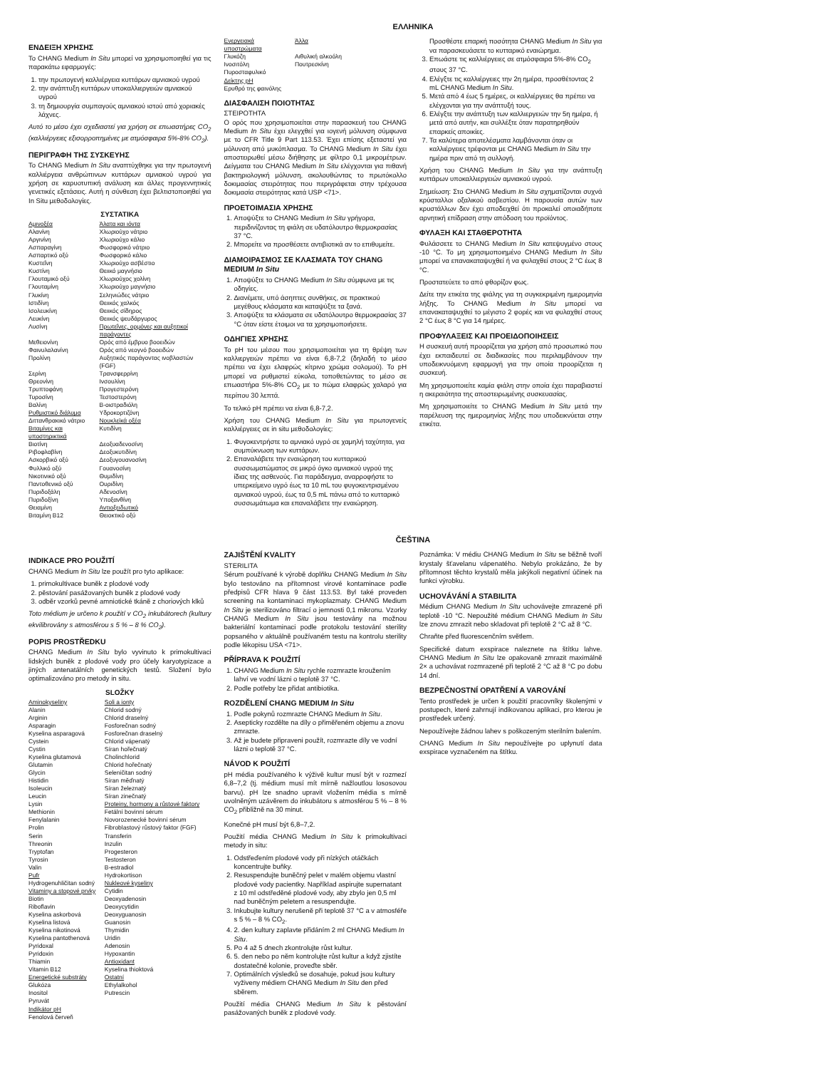ΕΛΛΗΝΙΚΑ
ΕΝΔΕΙΞΗ ΧΡΗΣΗΣ
Το CHANG Medium In Situ μπορεί να χρησιμοποιηθεί για τις παρακάτω εφαρμογές:
1. την πρωτογενή καλλιέργεια κυττάρων αμνιακού υγρού
2. την ανάπτυξη κυττάρων υποκαλλιεργειών αμνιακού υγρού
3. τη δημιουργία συμπαγούς αμνιακού ιστού από χοριακές λάχνες.
Αυτό το μέσο έχει σχεδιαστεί για χρήση σε επωαστήρες CO<sub>2</sub> (καλλιέργειες εξισορροπημένες με ατμόσφαιρα 5%-8% CO<sub>2</sub>).
ΠΕΡΙΓΡΑΦΗ ΤΗΣ ΣΥΣΚΕΥΗΣ
Το CHANG Medium In Situ αναπτύχθηκε για την πρωτογενή καλλιέργεια ανθρώπινων κυττάρων αμνιακού υγρού για χρήση σε καρυοτυπική ανάλυση και άλλες προγεννητικές γενετικές εξετάσεις. Αυτή η σύνθεση έχει βελτιστοποιηθεί για In Situ μεθοδολογίες.
ΣΥΣΤΑΤΙΚΑ
| Αμινοξέα | Άλατα και ιόντα |
| Αλανίνη | Χλωριούχο νάτριο |
| Αργινίνη | Χλωριούχο κάλιο |
| Ασπαραγίνη | Φωσφορικό νάτριο |
| Ασπαρτικό οξύ | Φωσφορικό κάλιο |
| Κυστεΐνη | Χλωριούχο ασβέστιο |
| Κυστίνη | Θειικό μαγνήσιο |
| Γλουταμικό οξύ | Χλωριούχος χολίνη |
| Γλουταμίνη | Χλωριούχο μαγνήσιο |
| Γλυκίνη | Σεληνιώδες νάτριο |
| Ιστιδίνη | Θειικός χαλκός |
| Ισολευκίνη | Θειικός σίδηρος |
| Λευκίνη | Θειικός ψευδάργυρος |
| Λυσίνη | Πρωτεΐνες, ορμόνες και αυξητικοί παράγοντες |
| Μεθειονίνη | Ορός από έμβρυο βοοειδών |
| Φαινυλαλανίνη | Ορός από νεογνό βοοειδών |
| Προλίνη | Αυξητικός παράγοντας ινοβλαστών (FGF) |
| Σερίνη | Τρανσφερρίνη |
| Θρεονίνη | Ινσουλίνη |
| Τρυπτοφάνη | Προγεστερόνη |
| Τυροσίνη | Τεστοστερόνη |
| Βαλίνη | Β-οιστραδιόλη |
| Ρυθμιστικό διάλυμα | Υδροκορτιζόνη |
| Διττανθρακικό νάτριο | Νουκλεϊκά οξέα |
| Βιταμίνες και υποστηρικτικά | Κυτιδίνη |
| Βιοτίνη | Δεοξυαδενοσίνη |
| Ριβοφλαβίνη | Δεοξυκυτιδίνη |
| Ασκορβικό οξύ | Δεοξυγουανοσίνη |
| Φυλλικό οξύ | Γουανοσίνη |
| Νικοτινικό οξύ | Θυμιδίνη |
| Παντοθενικό οξύ | Ουριδίνη |
| Πυριδοξάλη | Αδενοσίνη |
| Πυριδοξίνη | Υποξανθίνη |
| Θειαμίνη | Αντιοξειδωτικό |
| Βιταμίνη B12 | Θειοκτικό οξύ |
| Ενεργειακά υποστρώματα | Άλλα |
| Γλυκόζη | Αιθυλική αλκοόλη |
| Ινοσιτόλη | Πουτρεσκίνη |
| Πυροσταφυλικό | |
| Δείκτης pH | |
| Ερυθρό της φαινόλης | |
ΔΙΑΣΦΑΛΙΣΗ ΠΟΙΟΤΗΤΑΣ
ΣΤΕΙΡΟΤΗΤΑ
Ο ορός που χρησιμοποιείται στην παρασκευή του CHANG Medium In Situ έχει ελεγχθεί για ιογενή μόλυνση σύμφωνα με το CFR Title 9 Part 113.53. Έχει επίσης εξεταστεί για μόλυνση από μυκόπλασμα. Το CHANG Medium In Situ έχει αποστειρωθεί μέσω διήθησης με φίλτρο 0,1 μικρομέτρων. Δείγματα του CHANG Medium In Situ ελέγχονται για πιθανή βακτηριολογική μόλυνση, ακολουθώντας το πρωτόκολλο δοκιμασίας στειρότητας που περιγράφεται στην τρέχουσα δοκιμασία στειρότητας κατά USP <71>.
ΠΡΟΕΤΟΙΜΑΣΙΑ ΧΡΗΣΗΣ
1. Αποψύξτε το CHANG Medium In Situ γρήγορα, περιδινίζοντας τη φιάλη σε υδατόλουτρο θερμοκρασίας 37 °C.
2. Μπορείτε να προσθέσετε αντιβιοτικά αν το επιθυμείτε.
ΔΙΑΜΟΙΡΑΣΜΟΣ ΣΕ ΚΛΑΣΜΑΤΑ ΤΟΥ CHANG MEDIUM In Situ
1. Αποψύξτε το CHANG Medium In Situ σύμφωνα με τις οδηγίες.
2. Διανέμετε, υπό άσηπτες συνθήκες, σε πρακτικού μεγέθους κλάσματα και καταψύξτε τα ξανά.
3. Αποψύξτε τα κλάσματα σε υδατόλουτρο θερμοκρασίας 37 °C όταν είστε έτοιμοι να τα χρησιμοποιήσετε.
ΟΔΗΓΙΕΣ ΧΡΗΣΗΣ
Το pH του μέσου που χρησιμοποιείται για τη θρέψη των καλλιεργειών πρέπει να είναι 6,8-7,2 (δηλαδή το μέσο πρέπει να έχει ελαφρώς κίτρινο χρώμα σολομού). Το pH μπορεί να ρυθμιστεί εύκολα, τοποθετώντας το μέσο σε επωαστήρα 5%-8% CO<sub>2</sub> με το πώμα ελαφρώς χαλαρό για περίπου 30 λεπτά.
Το τελικό pH πρέπει να είναι 6,8-7,2.
Χρήση του CHANG Medium In Situ για πρωτογενείς καλλιέργειες σε in situ μεθοδολογίες:
1. Φυγοκεντρήστε το αμνιακό υγρό σε χαμηλή ταχύτητα, για συμπύκνωση των κυττάρων.
2. Επαναλάβετε την εναιώρηση του κυτταρικού συσσωματώματος σε μικρό όγκο αμνιακού υγρού της ίδιας της ασθενούς. Για παράδειγμα, αναρροφήστε το υπερκείμενο υγρό έως τα 10 mL του φυγοκεντρισμένου αμνιακού υγρού, έως τα 0,5 mL πάνω από το κυτταρικό συσσωμάτωμα και επαναλάβετε την εναιώρηση. Προσθέστε επαρκή ποσότητα CHANG Medium In Situ για να παρασκευάσετε το κυτταρικό εναιώρημα.
3. Επωάστε τις καλλιέργειες σε ατμόσφαιρα 5%-8% CO<sub>2</sub> στους 37 °C.
4. Ελέγξτε τις καλλιέργειες την 2η ημέρα, προσθέτοντας 2 mL CHANG Medium In Situ.
5. Μετά από 4 έως 5 ημέρες, οι καλλιέργειες θα πρέπει να ελέγχονται για την ανάπτυξή τους.
6. Ελέγξτε την ανάπτυξη των καλλιεργειών την 5η ημέρα, ή μετά από αυτήν, και συλλέξτε όταν παρατηρηθούν επαρκείς αποικίες.
7. Τα καλύτερα αποτελέσματα λαμβάνονται όταν οι καλλιέργειες τρέφονται με CHANG Medium In Situ την ημέρα πριν από τη συλλογή.
Χρήση του CHANG Medium In Situ για την ανάπτυξη κυττάρων υποκαλλιεργειών αμνιακού υγρού.
Σημείωση: Στο CHANG Medium In Situ σχηματίζονται συχνά κρύσταλλοι οξαλικού ασβεστίου. Η παρουσία αυτών των κρυστάλλων δεν έχει αποδειχθεί ότι προκαλεί οποιαδήποτε αρνητική επίδραση στην απόδοση του προϊόντος.
ΦΥΛΑΞΗ ΚΑΙ ΣΤΑΘΕΡΟΤΗΤΑ
Φυλάσσετε το CHANG Medium In Situ κατεψυγμένο στους -10 °C. Το μη χρησιμοποιημένο CHANG Medium In Situ μπορεί να επανακαταψυχθεί ή να φυλαχθεί στους 2 °C έως 8 °C.
Προστατεύετε το από φθορίζον φως.
Δείτε την ετικέτα της φιάλης για τη συγκεκριμένη ημερομηνία λήξης. Το CHANG Medium In Situ μπορεί να επανακαταψυχθεί το μέγιστο 2 φορές και να φυλαχθεί στους 2 °C έως 8 °C για 14 ημέρες.
ΠΡΟΦΥΛΑΞΕΙΣ ΚΑΙ ΠΡΟΕΙΔΟΠΟΙΗΣΕΙΣ
Η συσκευή αυτή προορίζεται για χρήση από προσωπικό που έχει εκπαιδευτεί σε διαδικασίες που περιλαμβάνουν την υποδεικνυόμενη εφαρμογή για την οποία προορίζεται η συσκευή.
Μη χρησιμοποιείτε καμία φιάλη στην οποία έχει παραβιαστεί η ακεραιότητα της αποστειρωμένης συσκευασίας.
Μη χρησιμοποιείτε το CHANG Medium In Situ μετά την παρέλευση της ημερομηνίας λήξης που υποδεικνύεται στην ετικέτα.
ČEŠTINA
INDIKACE PRO POUŽITÍ
CHANG Medium In Situ lze použít pro tyto aplikace:
1. primokultivace buněk z plodové vody
2. pěstování pasážovaných buněk z plodové vody
3. odběr vzorků pevné amniotické tkáně z choriových klků
Toto médium je určeno k použití v CO<sub>2</sub> inkubátorech (kultury ekvilibrovány s atmosférou s 5 % – 8 % CO<sub>2</sub>).
POPIS PROSTŘEDKU
CHANG Medium In Situ bylo vyvinuto k primokultivaci lidských buněk z plodové vody pro účely karyotypizace a jiných antenatálních genetických testů. Složení bylo optimalizováno pro metody in situ.
SLOŽKY
| Aminokyseliny | Soli a ionty |
| Alanin | Chlorid sodný |
| Arginin | Chlorid draselný |
| Asparagin | Fosforečnan sodný |
| Kyselina asparagová | Fosforečnan draselný |
| Cystein | Chlorid vápenatý |
| Cystin | Síran hořečnatý |
| Kyselina glutamová | Cholinchlorid |
| Glutamin | Chlorid hořečnatý |
| Glycin | Seleničitan sodný |
| Histidin | Síran měďnatý |
| Isoleucin | Síran železnatý |
| Leucin | Síran zinečnatý |
| Lysin | Proteiny, hormony a růstové faktory |
| Methionin | Fetální bovinní sérum |
| Fenylalanin | Novorozenecké bovinní sérum |
| Prolin | Fibroblastový růstový faktor (FGF) |
| Serin | Transferin |
| Threonin | Inzulin |
| Tryptofan | Progesteron |
| Tyrosin | Testosteron |
| Valin | B-estradiol |
| Pufr | Hydrokortison |
| Hydrogenuhličitan sodný | Nukleové kyseliny |
| Vitaminy a stopové prvky | Cytidin |
| Biotin | Deoxyadenosin |
| Riboflavin | Deoxycytidin |
| Kyselina askorbová | Deoxyguanosin |
| Kyselina listová | Guanosin |
| Kyselina nikotinová | Thymidin |
| Kyselina pantothenová | Uridin |
| Pyridoxal | Adenosin |
| Pyridoxin | Hypoxantin |
| Thiamin | Antioxidant |
| Vitamin B12 | Kyselina thioktová |
| Energetické substráty | Ostatní |
| Glukóza | Ethylalkohol |
| Inositol | Putrescin |
| Pyruvát | |
| Indikátor pH | |
| Fenolová červeň | |
ZAJIŠTĚNÍ KVALITY
STERILITA
Sérum používané k výrobě doplňku CHANG Medium In Situ bylo testováno na přítomnost virové kontaminace podle předpisů CFR hlava 9 část 113.53. Byl také proveden screening na kontaminaci mykoplazmaty. CHANG Medium In Situ je sterilizováno filtrací o jemnosti 0,1 mikronu. Vzorky CHANG Medium In Situ jsou testovány na možnou bakteriální kontaminaci podle protokolu testování sterility popsaného v aktuálně používaném testu na kontrolu sterility podle lékopisu USA <71>.
PŘÍPRAVA K POUŽITÍ
1. CHANG Medium In Situ rychle rozmrazte kroužením lahví ve vodní lázni o teplotě 37 °C.
2. Podle potřeby lze přidat antibiotika.
ROZDĚLENÍ CHANG MEDIUM In Situ
1. Podle pokynů rozmrazte CHANG Medium In Situ.
2. Asepticky rozdělte na díly o přiměřeném objemu a znovu zmrazte.
3. Až je budete připraveni použít, rozmrazte díly ve vodní lázni o teplotě 37 °C.
NÁVOD K POUŽITÍ
pH média používaného k výživě kultur musí být v rozmezí 6,8–7,2 (tj. médium musí mít mírně nažloutlou lososovou barvu). pH lze snadno upravit vložením média s mírně uvolněným uzávěrem do inkubátoru s atmosférou 5 % – 8 % CO<sub>2</sub> přibližně na 30 minut.
Konečné pH musí být 6,8–7,2.
Použití média CHANG Medium In Situ k primokultivaci metody in situ:
1. Odstřeďením plodové vody při nízkých otáčkách koncentrujte buňky.
2. Resuspendujte buněčný pelet v malém objemu vlastní plodové vody pacientky. Například aspirujte supernatant z 10 ml odstředěné plodové vody, aby zbylo jen 0,5 ml nad buněčným peletem a resuspendujte.
3. Inkubujte kultury nerušeně při teplotě 37 °C a v atmosféře s 5 % – 8 % CO<sub>2</sub>.
4. 2. den kultury zaplavte přidáním 2 ml CHANG Medium In Situ.
5. Po 4 až 5 dnech zkontrolujte růst kultur.
6. 5. den nebo po něm kontrolujte růst kultur a když zjistíte dostatečné kolonie, proveďte sběr.
7. Optimálních výsledků se dosahuje, pokud jsou kultury vyživeny médiem CHANG Medium In Situ den před sběrem.
Použití média CHANG Medium In Situ k pěstování pasážovaných buněk z plodové vody.
Poznámka: V médiu CHANG Medium In Situ se běžně tvoří krystaly šťavelanu vápenatého. Nebylo prokázáno, že by přítomnost těchto krystalů měla jakýkoli negativní účinek na funkci výrobku.
UCHOVÁVÁNÍ A STABILITA
Médium CHANG Medium In Situ uchovávejte zmrazené při teplotě -10 °C. Nepoužité médium CHANG Medium In Situ lze znovu zmrazit nebo skladovat při teplotě 2 °C až 8 °C.
Chraňte před fluorescenčním světlem.
Specifické datum exspirace naleznete na štítku lahve. CHANG Medium In Situ lze opakovaně zmrazit maximálně 2× a uchovávat rozmrazené při teplotě 2 °C až 8 °C po dobu 14 dní.
BEZPEČNOSTNÍ OPATŘENÍ A VAROVÁNÍ
Tento prostředek je určen k použití pracovníky školenými v postupech, které zahrnují indikovanou aplikaci, pro kterou je prostředek určený.
Nepoužívejte žádnou lahev s poškozeným sterilním balením.
CHANG Medium In Situ nepoužívejte po uplynutí data exspirace vyznačeném na štítku.